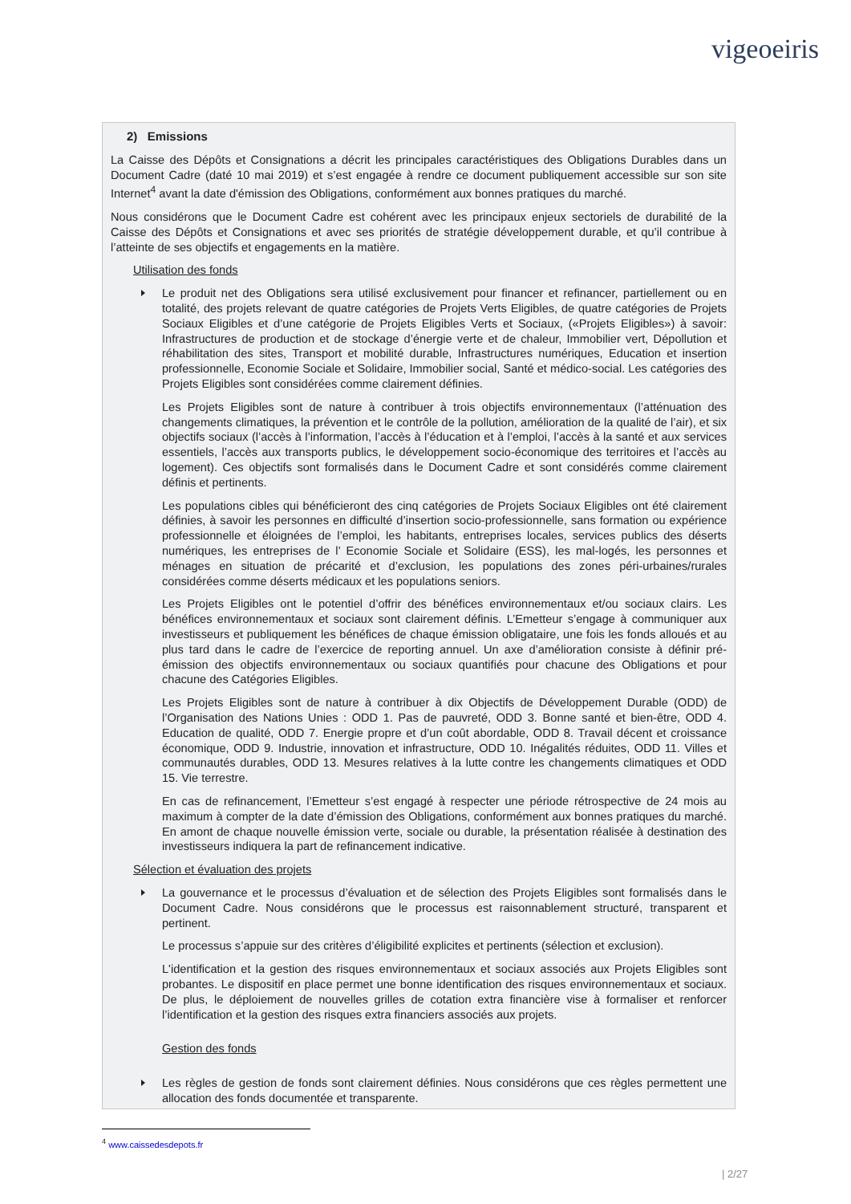vigeoeiris
2) Emissions
La Caisse des Dépôts et Consignations a décrit les principales caractéristiques des Obligations Durables dans un Document Cadre (daté 10 mai 2019) et s’est engagée à rendre ce document publiquement accessible sur son site Internet<sup>4</sup> avant la date d'émission des Obligations, conformément aux bonnes pratiques du marché.
Nous considérons que le Document Cadre est cohérent avec les principaux enjeux sectoriels de durabilité de la Caisse des Dépôts et Consignations et avec ses priorités de stratégie développement durable, et qu’il contribue à l’atteinte de ses objectifs et engagements en la matière.
Utilisation des fonds
Le produit net des Obligations sera utilisé exclusivement pour financer et refinancer, partiellement ou en totalité, des projets relevant de quatre catégories de Projets Verts Eligibles, de quatre catégories de Projets Sociaux Eligibles et d’une catégorie de Projets Eligibles Verts et Sociaux, («Projets Eligibles») à savoir: Infrastructures de production et de stockage d’énergie verte et de chaleur, Immobilier vert, Dépollution et réhabilitation des sites, Transport et mobilité durable, Infrastructures numériques, Education et insertion professionnelle, Economie Sociale et Solidaire, Immobilier social, Santé et médico-social. Les catégories des Projets Eligibles sont considérées comme clairement définies.
Les Projets Eligibles sont de nature à contribuer à trois objectifs environnementaux (l’atténuation des changements climatiques, la prévention et le contrôle de la pollution, amélioration de la qualité de l’air), et six objectifs sociaux (l’accès à l’information, l’accès à l’éducation et à l’emploi, l’accès à la santé et aux services essentiels, l’accès aux transports publics, le développement socio-économique des territoires et l’accès au logement). Ces objectifs sont formalisés dans le Document Cadre et sont considérés comme clairement définis et pertinents.
Les populations cibles qui bénéficieront des cinq catégories de Projets Sociaux Eligibles ont été clairement définies, à savoir les personnes en difficulté d’insertion socio-professionnelle, sans formation ou expérience professionnelle et éloignées de l’emploi, les habitants, entreprises locales, services publics des déserts numériques, les entreprises de l’ Economie Sociale et Solidaire (ESS), les mal-logés, les personnes et ménages en situation de précarité et d’exclusion, les populations des zones péri-urbaines/rurales considérées comme déserts médicaux et les populations seniors.
Les Projets Eligibles ont le potentiel d’offrir des bénéfices environnementaux et/ou sociaux clairs. Les bénéfices environnementaux et sociaux sont clairement définis. L’Emetteur s’engage à communiquer aux investisseurs et publiquement les bénéfices de chaque émission obligataire, une fois les fonds alloués et au plus tard dans le cadre de l’exercice de reporting annuel. Un axe d’amélioration consiste à définir pré-émission des objectifs environnementaux ou sociaux quantifiés pour chacune des Obligations et pour chacune des Catégories Eligibles.
Les Projets Eligibles sont de nature à contribuer à dix Objectifs de Développement Durable (ODD) de l’Organisation des Nations Unies : ODD 1. Pas de pauvreté, ODD 3. Bonne santé et bien-être, ODD 4. Education de qualité, ODD 7. Energie propre et d’un coût abordable, ODD 8. Travail décent et croissance économique, ODD 9. Industrie, innovation et infrastructure, ODD 10. Inégalités réduites, ODD 11. Villes et communautés durables, ODD 13. Mesures relatives à la lutte contre les changements climatiques et ODD 15. Vie terrestre.
En cas de refinancement, l’Emetteur s’est engagé à respecter une période rétrospective de 24 mois au maximum à compter de la date d’émission des Obligations, conformément aux bonnes pratiques du marché. En amont de chaque nouvelle émission verte, sociale ou durable, la présentation réalisée à destination des investisseurs indiquera la part de refinancement indicative.
Sélection et évaluation des projets
La gouvernance et le processus d’évaluation et de sélection des Projets Eligibles sont formalisés dans le Document Cadre. Nous considérons que le processus est raisonnablement structuré, transparent et pertinent.
Le processus s’appuie sur des critères d’éligibilité explicites et pertinents (sélection et exclusion).
L'identification et la gestion des risques environnementaux et sociaux associés aux Projets Eligibles sont probantes. Le dispositif en place permet une bonne identification des risques environnementaux et sociaux. De plus, le déploiement de nouvelles grilles de cotation extra financière vise à formaliser et renforcer l’identification et la gestion des risques extra financiers associés aux projets.
Gestion des fonds
Les règles de gestion de fonds sont clairement définies. Nous considérons que ces règles permettent une allocation des fonds documentée et transparente.
<sup>4</sup> www.caissedesdepots.fr
| 2/27